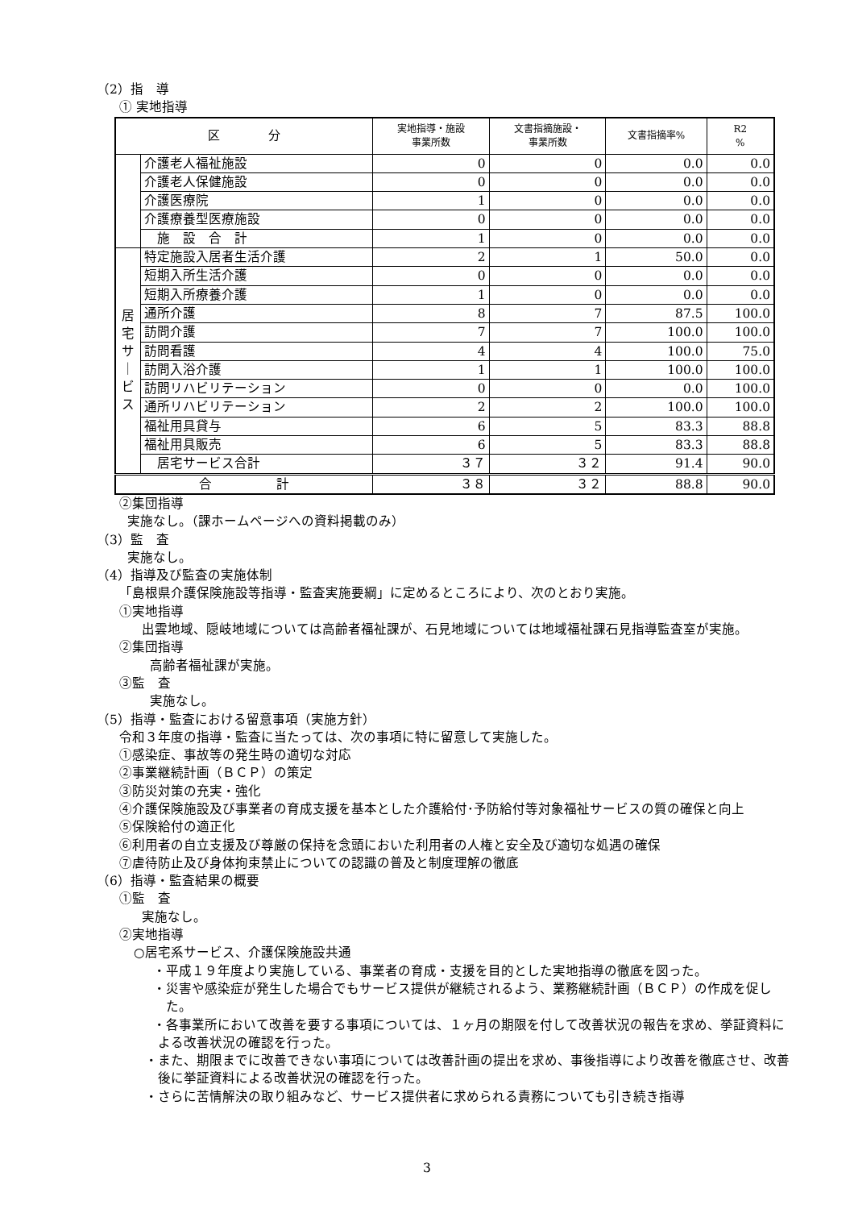（2）指　導
① 実地指導
| 区 分 | | 実地指導・施設 事業所数 | 文書指摘施設・ 事業所数 | 文書指摘率% | R2 % |
| --- | --- | --- | --- | --- | --- |
| | 介護老人福祉施設 | 0 | 0 | 0.0 | 0.0 |
| | 介護老人保健施設 | 0 | 0 | 0.0 | 0.0 |
| | 介護医療院 | 1 | 0 | 0.0 | 0.0 |
| | 介護療養型医療施設 | 0 | 0 | 0.0 | 0.0 |
| | 施 設 合 計 | 1 | 0 | 0.0 | 0.0 |
| 居 宅 サ ｜ ビ ス | 特定施設入居者生活介護 | 2 | 1 | 50.0 | 0.0 |
| | 短期入所生活介護 | 0 | 0 | 0.0 | 0.0 |
| | 短期入所療養介護 | 1 | 0 | 0.0 | 0.0 |
| | 通所介護 | 8 | 7 | 87.5 | 100.0 |
| | 訪問介護 | 7 | 7 | 100.0 | 100.0 |
| | 訪問看護 | 4 | 4 | 100.0 | 75.0 |
| | 訪問入浴介護 | 1 | 1 | 100.0 | 100.0 |
| | 訪問リハビリテーション | 0 | 0 | 0.0 | 100.0 |
| | 通所リハビリテーション | 2 | 2 | 100.0 | 100.0 |
| | 福祉用具貸与 | 6 | 5 | 83.3 | 88.8 |
| | 福祉用具販売 | 6 | 5 | 83.3 | 88.8 |
| | 居宅サービス合計 | ３７ | ３２ | 91.4 | 90.0 |
| 合 計 | | ３８ | ３２ | 88.8 | 90.0 |
②集団指導
実施なし。（課ホームページへの資料掲載のみ）
（3）監　査
実施なし。
（4）指導及び監査の実施体制
「島根県介護保険施設等指導・監査実施要綱」に定めるところにより、次のとおり実施。
①実地指導
出雲地域、隠岐地域については高齢者福祉課が、石見地域については地域福祉課石見指導監査室が実施。
②集団指導
高齢者福祉課が実施。
③監　査
実施なし。
（5）指導・監査における留意事項（実施方針）
令和３年度の指導・監査に当たっては、次の事項に特に留意して実施した。
①感染症、事故等の発生時の適切な対応
②事業継続計画（ＢＣＰ）の策定
③防災対策の充実・強化
④介護保険施設及び事業者の育成支援を基本とした介護給付･予防給付等対象福祉サービスの質の確保と向上
⑤保険給付の適正化
⑥利用者の自立支援及び尊厳の保持を念頭においた利用者の人権と安全及び適切な処遇の確保
⑦虐待防止及び身体拘束禁止についての認識の普及と制度理解の徹底
（6）指導・監査結果の概要
①監　査
実施なし。
②実地指導
○居宅系サービス、介護保険施設共通
・平成１９年度より実施している、事業者の育成・支援を目的とした実地指導の徹底を図った。
・災害や感染症が発生した場合でもサービス提供が継続されるよう、業務継続計画（ＢＣＰ）の作成を促した。
・各事業所において改善を要する事項については、１ヶ月の期限を付して改善状況の報告を求め、挙証資料による改善状況の確認を行った。
・また、期限までに改善できない事項については改善計画の提出を求め、事後指導により改善を徹底させ、改善後に挙証資料による改善状況の確認を行った。
・さらに苦情解決の取り組みなど、サービス提供者に求められる責務についても引き続き指導
3